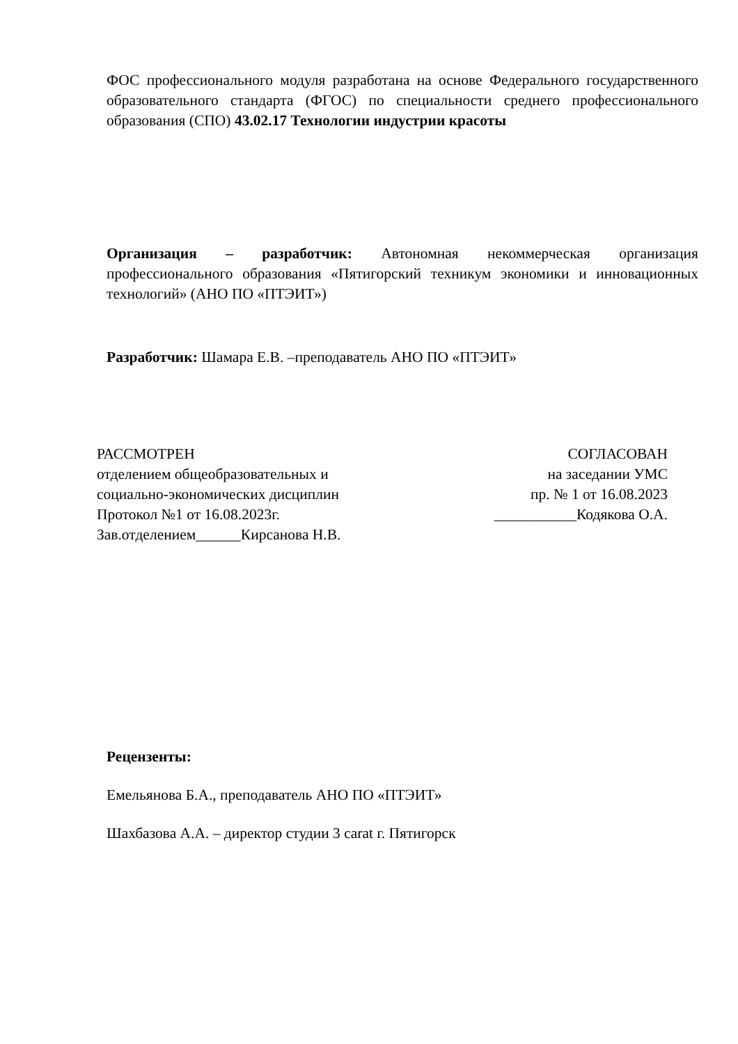ФОС профессионального модуля разработана на основе Федерального государственного образовательного стандарта (ФГОС) по специальности среднего профессионального образования (СПО) 43.02.17 Технологии индустрии красоты
Организация – разработчик: Автономная некоммерческая организация профессионального образования «Пятигорский техникум экономики и инновационных технологий» (АНО ПО «ПТЭИТ»)
Разработчик: Шамара Е.В. –преподаватель АНО ПО «ПТЭИТ»
РАССМОТРЕН
отделением общеобразовательных и
социально-экономических дисциплин
Протокол №1 от 16.08.2023г.
Зав.отделением______Кирсанова Н.В.
СОГЛАСОВАН
на заседании УМС
пр. № 1 от 16.08.2023
___________Кодякова О.А.
Рецензенты:
Емельянова Б.А., преподаватель АНО ПО «ПТЭИТ»
Шахбазова А.А. – директор студии 3 carat г. Пятигорск